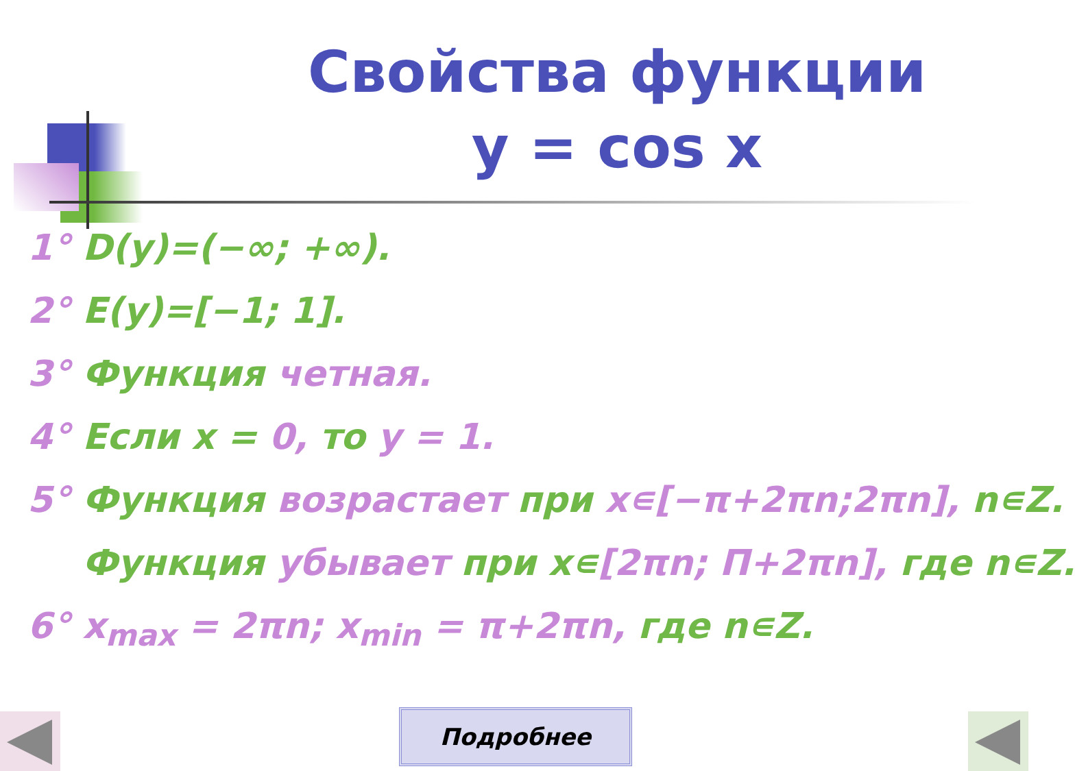Свойства функции
y = cos x
1° D(y)=(−∞; +∞).
2° E(y)=[−1; 1].
3° Функция четная.
4° Если x = 0, то y = 1.
5° Функция возрастает при x∊[−π+2πn;2πn], n∊Z.
Функция убывает при x∊[2πn; П+2πn], где n∊Z.
6° x<sub>max</sub> = 2πn; x<sub>min</sub> = π+2πn, где n∊Z.
Подробнее